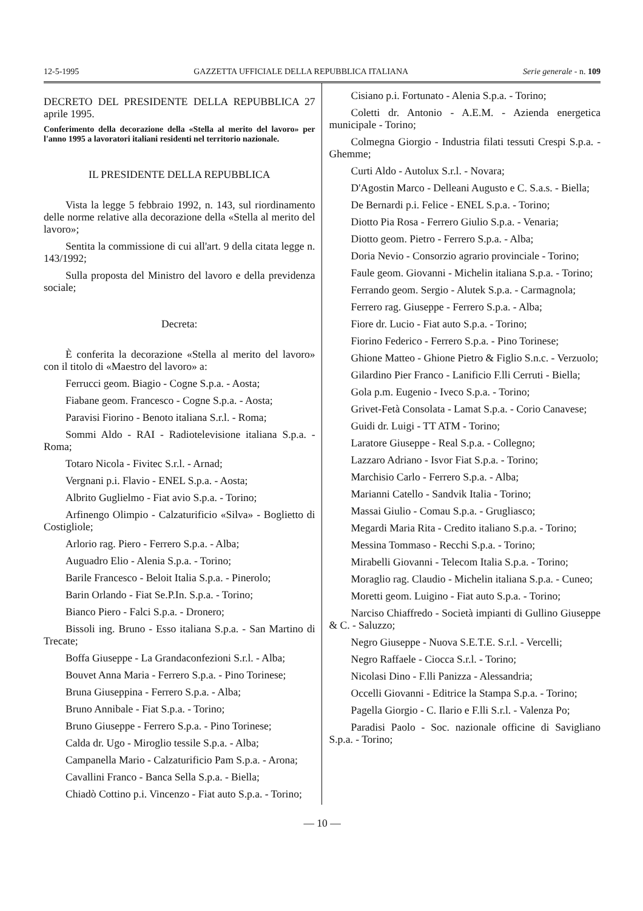12-5-1995 GAZZETTA UFFICIALE DELLA REPUBBLICA ITALIANA Serie generale - n. 109
DECRETO DEL PRESIDENTE DELLA REPUBBLICA 27 aprile 1995.
Conferimento della decorazione della «Stella al merito del lavoro» per l'anno 1995 a lavoratori italiani residenti nel territorio nazionale.
IL PRESIDENTE DELLA REPUBBLICA
Vista la legge 5 febbraio 1992, n. 143, sul riordinamento delle norme relative alla decorazione della «Stella al merito del lavoro»;
Sentita la commissione di cui all'art. 9 della citata legge n. 143/1992;
Sulla proposta del Ministro del lavoro e della previdenza sociale;
Decreta:
È conferita la decorazione «Stella al merito del lavoro» con il titolo di «Maestro del lavoro» a:
Ferrucci geom. Biagio - Cogne S.p.a. - Aosta;
Fiabane geom. Francesco - Cogne S.p.a. - Aosta;
Paravisi Fiorino - Benoto italiana S.r.l. - Roma;
Sommi Aldo - RAI - Radiotelevisione italiana S.p.a. - Roma;
Totaro Nicola - Fivitec S.r.l. - Arnad;
Vergnani p.i. Flavio - ENEL S.p.a. - Aosta;
Albrito Guglielmo - Fiat avio S.p.a. - Torino;
Arfinengo Olimpio - Calzaturificio «Silva» - Boglietto di Costigliole;
Arlorio rag. Piero - Ferrero S.p.a. - Alba;
Auguadro Elio - Alenia S.p.a. - Torino;
Barile Francesco - Beloit Italia S.p.a. - Pinerolo;
Barin Orlando - Fiat Se.P.In. S.p.a. - Torino;
Bianco Piero - Falci S.p.a. - Dronero;
Bissoli ing. Bruno - Esso italiana S.p.a. - San Martino di Trecate;
Boffa Giuseppe - La Grandaconfezioni S.r.l. - Alba;
Bouvet Anna Maria - Ferrero S.p.a. - Pino Torinese;
Bruna Giuseppina - Ferrero S.p.a. - Alba;
Bruno Annibale - Fiat S.p.a. - Torino;
Bruno Giuseppe - Ferrero S.p.a. - Pino Torinese;
Calda dr. Ugo - Miroglio tessile S.p.a. - Alba;
Campanella Mario - Calzaturificio Pam S.p.a. - Arona;
Cavallini Franco - Banca Sella S.p.a. - Biella;
Chiadò Cottino p.i. Vincenzo - Fiat auto S.p.a. - Torino;
Cisiano p.i. Fortunato - Alenia S.p.a. - Torino;
Coletti dr. Antonio - A.E.M. - Azienda energetica municipale - Torino;
Colmegna Giorgio - Industria filati tessuti Crespi S.p.a. - Ghemme;
Curti Aldo - Autolux S.r.l. - Novara;
D'Agostin Marco - Delleani Augusto e C. S.a.s. - Biella;
De Bernardi p.i. Felice - ENEL S.p.a. - Torino;
Diotto Pia Rosa - Ferrero Giulio S.p.a. - Venaria;
Diotto geom. Pietro - Ferrero S.p.a. - Alba;
Doria Nevio - Consorzio agrario provinciale - Torino;
Faule geom. Giovanni - Michelin italiana S.p.a. - Torino;
Ferrando geom. Sergio - Alutek S.p.a. - Carmagnola;
Ferrero rag. Giuseppe - Ferrero S.p.a. - Alba;
Fiore dr. Lucio - Fiat auto S.p.a. - Torino;
Fiorino Federico - Ferrero S.p.a. - Pino Torinese;
Ghione Matteo - Ghione Pietro & Figlio S.n.c. - Verzuolo;
Gilardino Pier Franco - Lanificio F.lli Cerruti - Biella;
Gola p.m. Eugenio - Iveco S.p.a. - Torino;
Grivet-Fetà Consolata - Lamat S.p.a. - Corio Canavese;
Guidi dr. Luigi - TT ATM - Torino;
Laratore Giuseppe - Real S.p.a. - Collegno;
Lazzaro Adriano - Isvor Fiat S.p.a. - Torino;
Marchisio Carlo - Ferrero S.p.a. - Alba;
Marianni Catello - Sandvik Italia - Torino;
Massai Giulio - Comau S.p.a. - Grugliasco;
Megardi Maria Rita - Credito italiano S.p.a. - Torino;
Messina Tommaso - Recchi S.p.a. - Torino;
Mirabelli Giovanni - Telecom Italia S.p.a. - Torino;
Moraglio rag. Claudio - Michelin italiana S.p.a. - Cuneo;
Moretti geom. Luigino - Fiat auto S.p.a. - Torino;
Narciso Chiaffredo - Società impianti di Gullino Giuseppe & C. - Saluzzo;
Negro Giuseppe - Nuova S.E.T.E. S.r.l. - Vercelli;
Negro Raffaele - Ciocca S.r.l. - Torino;
Nicolasi Dino - F.lli Panizza - Alessandria;
Occelli Giovanni - Editrice la Stampa S.p.a. - Torino;
Pagella Giorgio - C. Ilario e F.lli S.r.l. - Valenza Po;
Paradisi Paolo - Soc. nazionale officine di Savigliano S.p.a. - Torino;
— 10 —